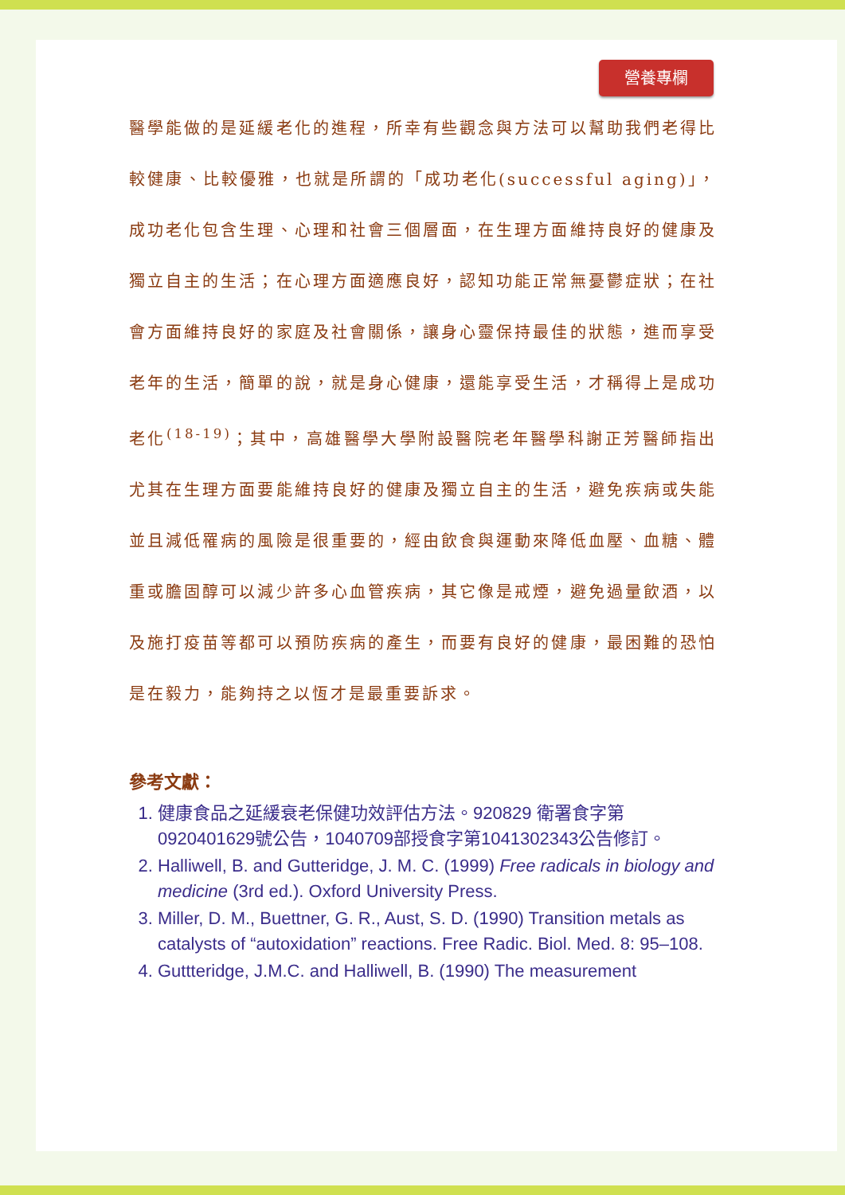營養專欄
醫學能做的是延緩老化的進程，所幸有些觀念與方法可以幫助我們老得比較健康、比較優雅，也就是所謂的「成功老化(successful aging)」，成功老化包含生理、心理和社會三個層面，在生理方面維持良好的健康及獨立自主的生活；在心理方面適應良好，認知功能正常無憂鬱症狀；在社會方面維持良好的家庭及社會關係，讓身心靈保持最佳的狀態，進而享受老年的生活，簡單的說，就是身心健康，還能享受生活，才稱得上是成功老化<sup>(18-19)</sup>；其中，高雄醫學大學附設醫院老年醫學科謝正芳醫師指出尤其在生理方面要能維持良好的健康及獨立自主的生活，避免疾病或失能並且減低罹病的風險是很重要的，經由飲食與運動來降低血壓、血糖、體重或膽固醇可以減少許多心血管疾病，其它像是戒煙，避免過量飲酒，以及施打疫苗等都可以預防疾病的產生，而要有良好的健康，最困難的恐怕是在毅力，能夠持之以恆才是最重要訴求。
參考文獻：
1. 健康食品之延緩衰老保健功效評估方法。920829 衛署食字第0920401629號公告，1040709部授食字第1041302343公告修訂。
2. Halliwell, B. and Gutteridge, J. M. C. (1999) Free radicals in biology and medicine (3rd ed.). Oxford University Press.
3. Miller, D. M., Buettner, G. R., Aust, S. D. (1990) Transition metals as catalysts of “autoxidation” reactions. Free Radic. Biol. Med. 8: 95–108.
4. Guttteridge, J.M.C. and Halliwell, B. (1990) The measurement